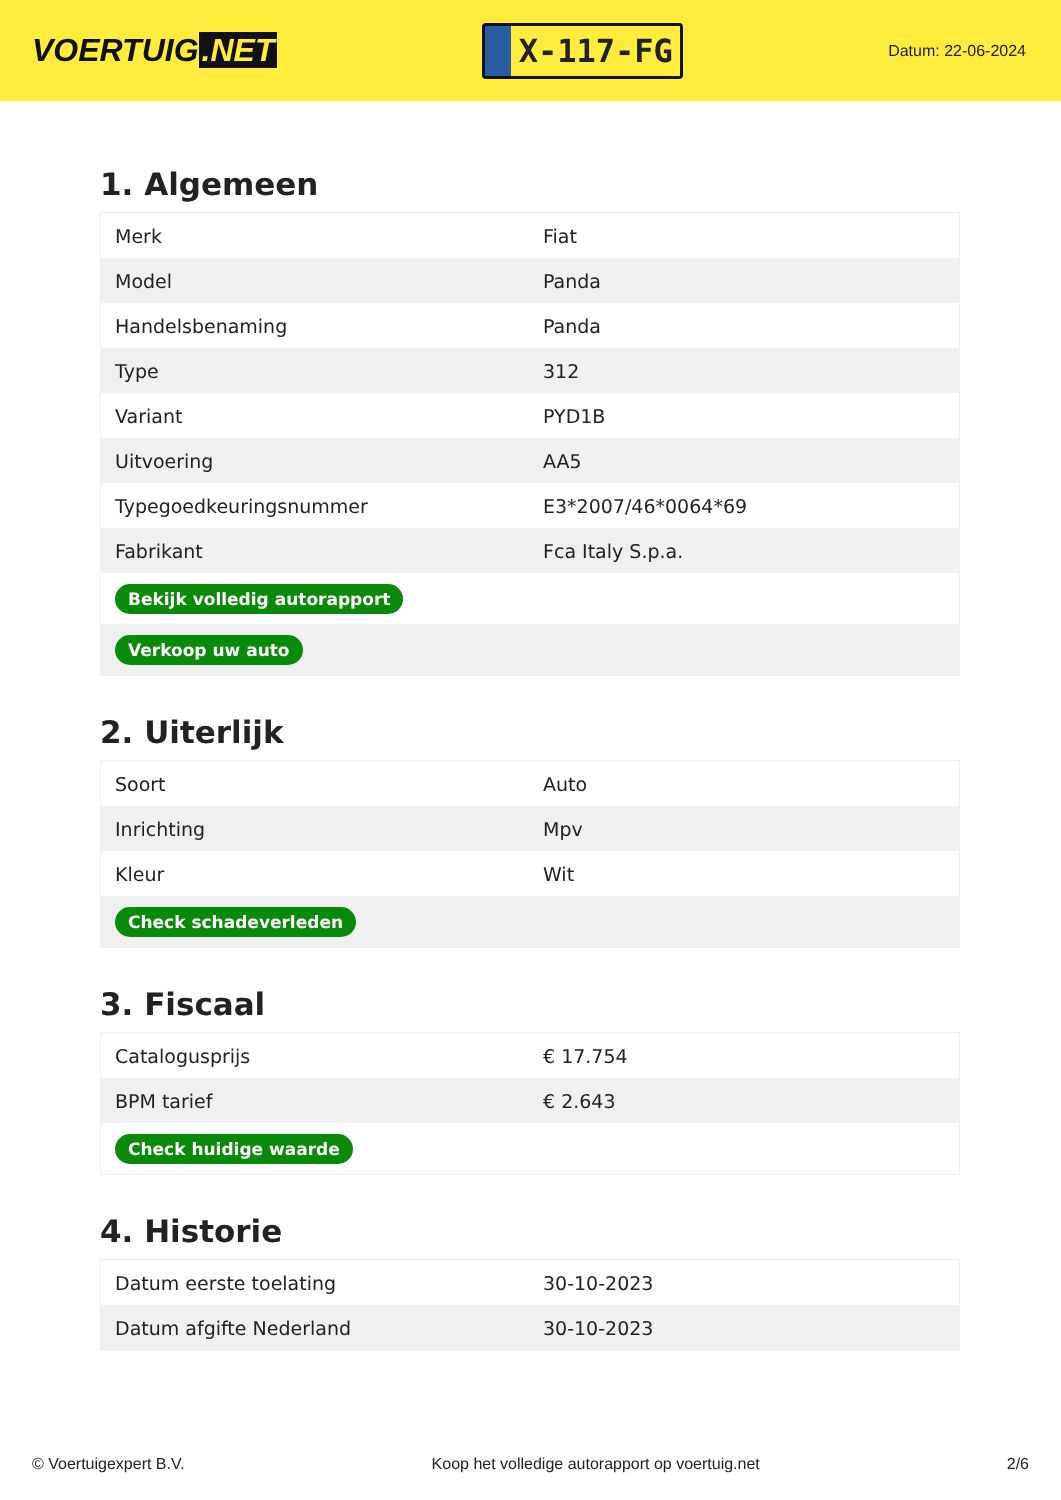VOERTUIG.NET
X-117-FG
Datum: 22-06-2024
1. Algemeen
| Merk | Fiat |
| Model | Panda |
| Handelsbenaming | Panda |
| Type | 312 |
| Variant | PYD1B |
| Uitvoering | AA5 |
| Typegoedkeuringsnummer | E3*2007/46*0064*69 |
| Fabrikant | Fca Italy S.p.a. |
| Bekijk volledig autorapport | |
| Verkoop uw auto | |
2. Uiterlijk
| Soort | Auto |
| Inrichting | Mpv |
| Kleur | Wit |
| Check schadeverleden | |
3. Fiscaal
| Catalogusprijs | € 17.754 |
| BPM tarief | € 2.643 |
| Check huidige waarde | |
4. Historie
| Datum eerste toelating | 30-10-2023 |
| Datum afgifte Nederland | 30-10-2023 |
© Voertuigexpert B.V. Koop het volledige autorapport op voertuig.net 2/6